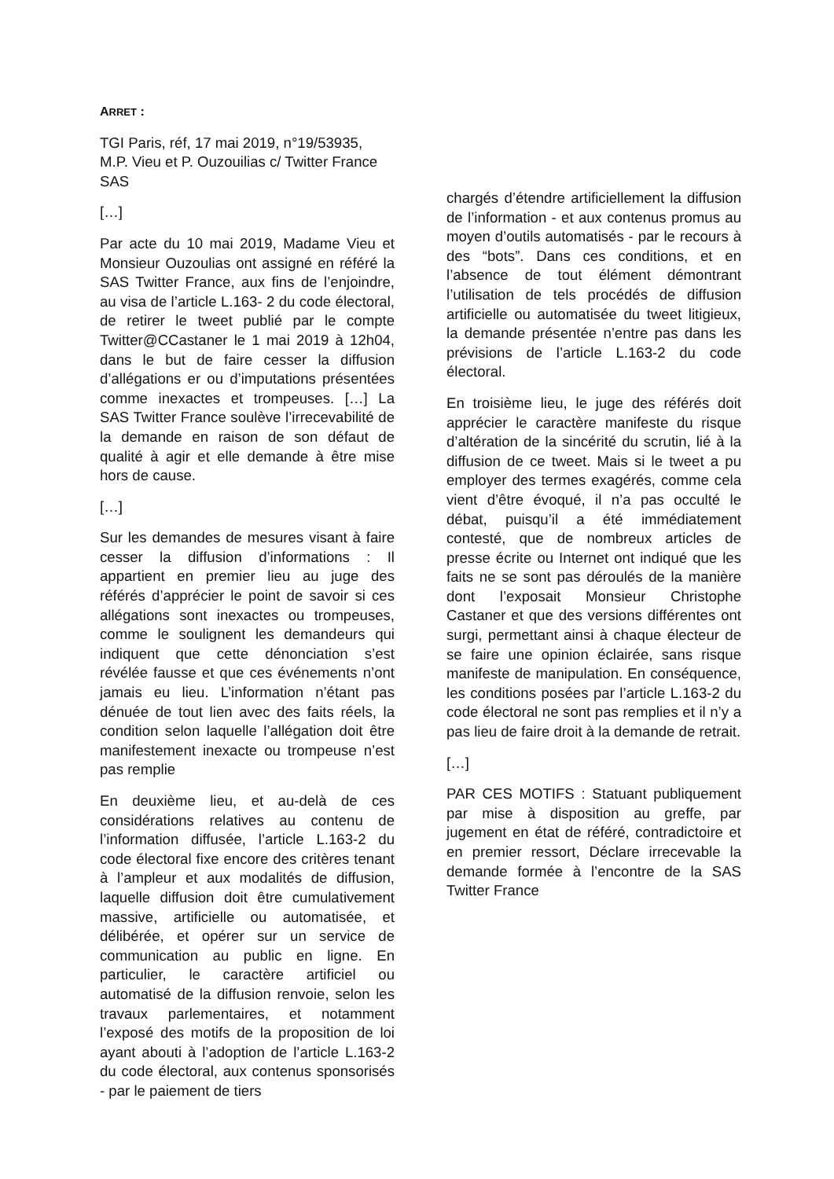ARRET :
TGI Paris, réf, 17 mai 2019, n°19/53935, M.P. Vieu et P. Ouzouilias c/ Twitter France SAS
[…]
Par acte du 10 mai 2019, Madame Vieu et Monsieur Ouzoulias ont assigné en référé la SAS Twitter France, aux fins de l’enjoindre, au visa de l’article L.163- 2 du code électoral, de retirer le tweet publié par le compte Twitter@CCastaner le 1 mai 2019 à 12h04, dans le but de faire cesser la diffusion d’allégations er ou d’imputations présentées comme inexactes et trompeuses. […] La SAS Twitter France soulève l’irrecevabilité de la demande en raison de son défaut de qualité à agir et elle demande à être mise hors de cause.
[…]
Sur les demandes de mesures visant à faire cesser la diffusion d’informations : Il appartient en premier lieu au juge des référés d’apprécier le point de savoir si ces allégations sont inexactes ou trompeuses, comme le soulignent les demandeurs qui indiquent que cette dénonciation s’est révélée fausse et que ces événements n’ont jamais eu lieu. L’information n’étant pas dénuée de tout lien avec des faits réels, la condition selon laquelle l’allégation doit être manifestement inexacte ou trompeuse n’est pas remplie
En deuxième lieu, et au-delà de ces considérations relatives au contenu de l’information diffusée, l’article L.163-2 du code électoral fixe encore des critères tenant à l’ampleur et aux modalités de diffusion, laquelle diffusion doit être cumulativement massive, artificielle ou automatisée, et délibérée, et opérer sur un service de communication au public en ligne. En particulier, le caractère artificiel ou automatisé de la diffusion renvoie, selon les travaux parlementaires, et notamment l’exposé des motifs de la proposition de loi ayant abouti à l’adoption de l’article L.163-2 du code électoral, aux contenus sponsorisés - par le paiement de tiers
chargés d’étendre artificiellement la diffusion de l’information - et aux contenus promus au moyen d’outils automatisés - par le recours à des “bots”. Dans ces conditions, et en l’absence de tout élément démontrant l’utilisation de tels procédés de diffusion artificielle ou automatisée du tweet litigieux, la demande présentée n’entre pas dans les prévisions de l’article L.163-2 du code électoral.
En troisième lieu, le juge des référés doit apprécier le caractère manifeste du risque d’altération de la sincérité du scrutin, lié à la diffusion de ce tweet. Mais si le tweet a pu employer des termes exagérés, comme cela vient d’être évoqué, il n’a pas occulté le débat, puisqu’il a été immédiatement contesté, que de nombreux articles de presse écrite ou Internet ont indiqué que les faits ne se sont pas déroulés de la manière dont l’exposait Monsieur Christophe Castaner et que des versions différentes ont surgi, permettant ainsi à chaque électeur de se faire une opinion éclairée, sans risque manifeste de manipulation. En conséquence, les conditions posées par l’article L.163-2 du code électoral ne sont pas remplies et il n’y a pas lieu de faire droit à la demande de retrait.
[…]
PAR CES MOTIFS : Statuant publiquement par mise à disposition au greffe, par jugement en état de référé, contradictoire et en premier ressort, Déclare irrecevable la demande formée à l’encontre de la SAS Twitter France